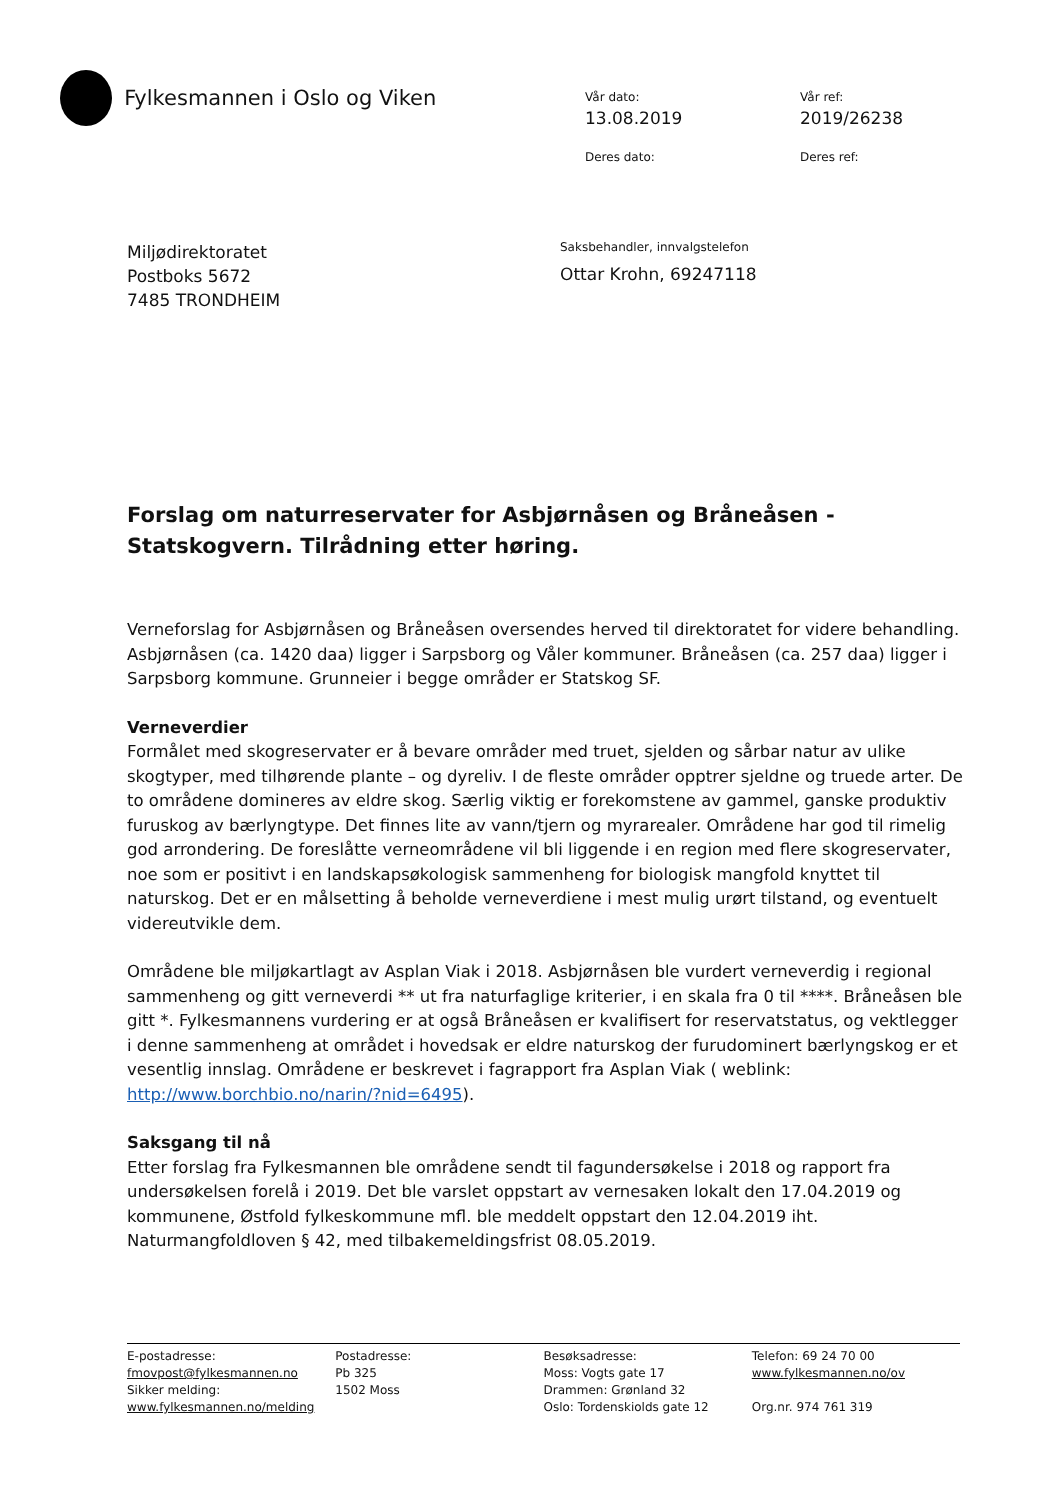Fylkesmannen i Oslo og Viken
Vår dato:
Vår ref:
13.08.2019
2019/26238
Deres dato:
Deres ref:
Miljødirektoratet
Postboks 5672
7485 TRONDHEIM
Saksbehandler, innvalgstelefon
Ottar Krohn, 69247118
Forslag om naturreservater for Asbjørnåsen og Bråneåsen - Statskogvern. Tilrådning etter høring.
Verneforslag for Asbjørnåsen og Bråneåsen oversendes herved til direktoratet for videre behandling. Asbjørnåsen (ca. 1420 daa) ligger i Sarpsborg og Våler kommuner. Bråneåsen (ca. 257 daa) ligger i Sarpsborg kommune. Grunneier i begge områder er Statskog SF.
Verneverdier
Formålet med skogreservater er å bevare områder med truet, sjelden og sårbar natur av ulike skogtyper, med tilhørende plante – og dyreliv. I de fleste områder opptrer sjeldne og truede arter. De to områdene domineres av eldre skog. Særlig viktig er forekomstene av gammel, ganske produktiv furuskog av bærlyngtype. Det finnes lite av vann/tjern og myrarealer. Områdene har god til rimelig god arrondering. De foreslåtte verneområdene vil bli liggende i en region med flere skogreservater, noe som er positivt i en landskapsøkologisk sammenheng for biologisk mangfold knyttet til naturskog. Det er en målsetting å beholde verneverdiene i mest mulig urørt tilstand, og eventuelt videreutvikle dem.
Områdene ble miljøkartlagt av Asplan Viak i 2018. Asbjørnåsen ble vurdert verneverdig i regional sammenheng og gitt verneverdi ** ut fra naturfaglige kriterier, i en skala fra 0 til ****. Bråneåsen ble gitt *. Fylkesmannens vurdering er at også Bråneåsen er kvalifisert for reservatstatus, og vektlegger i denne sammenheng at området i hovedsak er eldre naturskog der furudominert bærlyngskog er et vesentlig innslag. Områdene er beskrevet i fagrapport fra Asplan Viak ( weblink: http://www.borchbio.no/narin/?nid=6495).
Saksgang til nå
Etter forslag fra Fylkesmannen ble områdene sendt til fagundersøkelse i 2018 og rapport fra undersøkelsen forelå i 2019. Det ble varslet oppstart av vernesaken lokalt den 17.04.2019 og kommunene, Østfold fylkeskommune mfl. ble meddelt oppstart den 12.04.2019 iht. Naturmangfoldloven § 42, med tilbakemeldingsfrist 08.05.2019.
E-postadresse:
fmovpost@fylkesmannen.no
Sikker melding:
www.fylkesmannen.no/melding
Postadresse:
Pb 325
1502 Moss
Besøksadresse:
Moss: Vogts gate 17
Drammen: Grønland 32
Oslo: Tordenskiolds gate 12
Telefon: 69 24 70 00
www.fylkesmannen.no/ov
Org.nr. 974 761 319